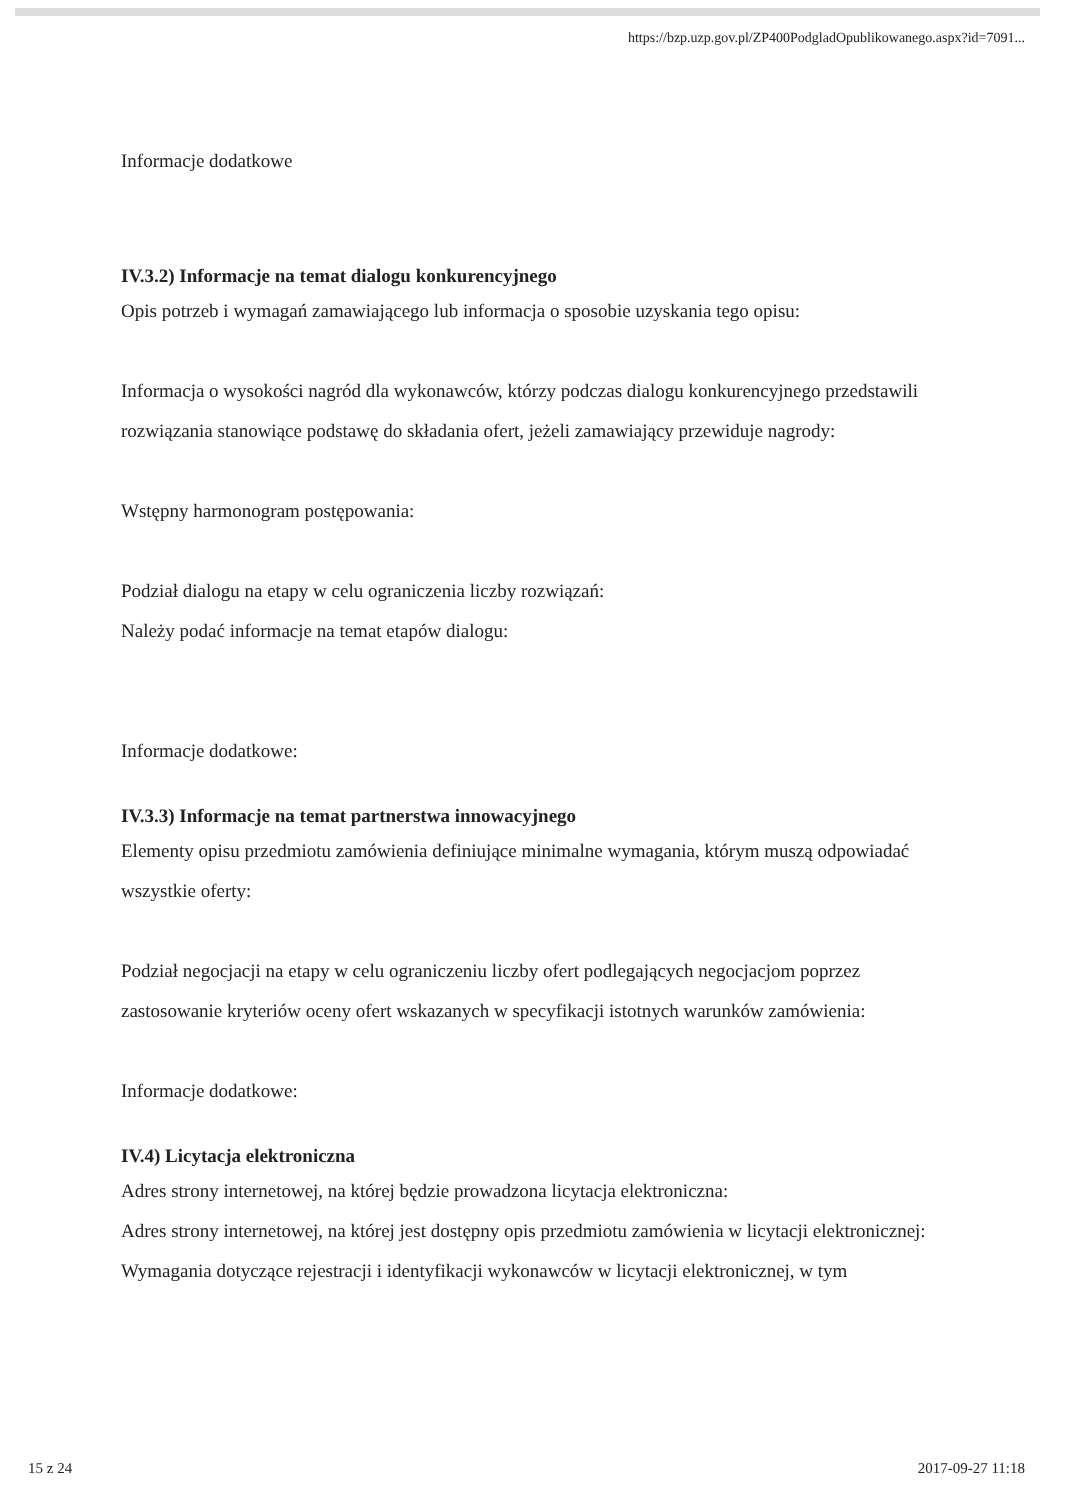https://bzp.uzp.gov.pl/ZP400PodgladOpublikowanego.aspx?id=7091...
Informacje dodatkowe
IV.3.2) Informacje na temat dialogu konkurencyjnego
Opis potrzeb i wymagań zamawiającego lub informacja o sposobie uzyskania tego opisu:
Informacja o wysokości nagród dla wykonawców, którzy podczas dialogu konkurencyjnego przedstawili rozwiązania stanowiące podstawę do składania ofert, jeżeli zamawiający przewiduje nagrody:
Wstępny harmonogram postępowania:
Podział dialogu na etapy w celu ograniczenia liczby rozwiązań:
Należy podać informacje na temat etapów dialogu:
Informacje dodatkowe:
IV.3.3) Informacje na temat partnerstwa innowacyjnego
Elementy opisu przedmiotu zamówienia definiujące minimalne wymagania, którym muszą odpowiadać wszystkie oferty:
Podział negocjacji na etapy w celu ograniczeniu liczby ofert podlegających negocjacjom poprzez zastosowanie kryteriów oceny ofert wskazanych w specyfikacji istotnych warunków zamówienia:
Informacje dodatkowe:
IV.4) Licytacja elektroniczna
Adres strony internetowej, na której będzie prowadzona licytacja elektroniczna:
Adres strony internetowej, na której jest dostępny opis przedmiotu zamówienia w licytacji elektronicznej:
Wymagania dotyczące rejestracji i identyfikacji wykonawców w licytacji elektronicznej, w tym
15 z 24 2017-09-27 11:18